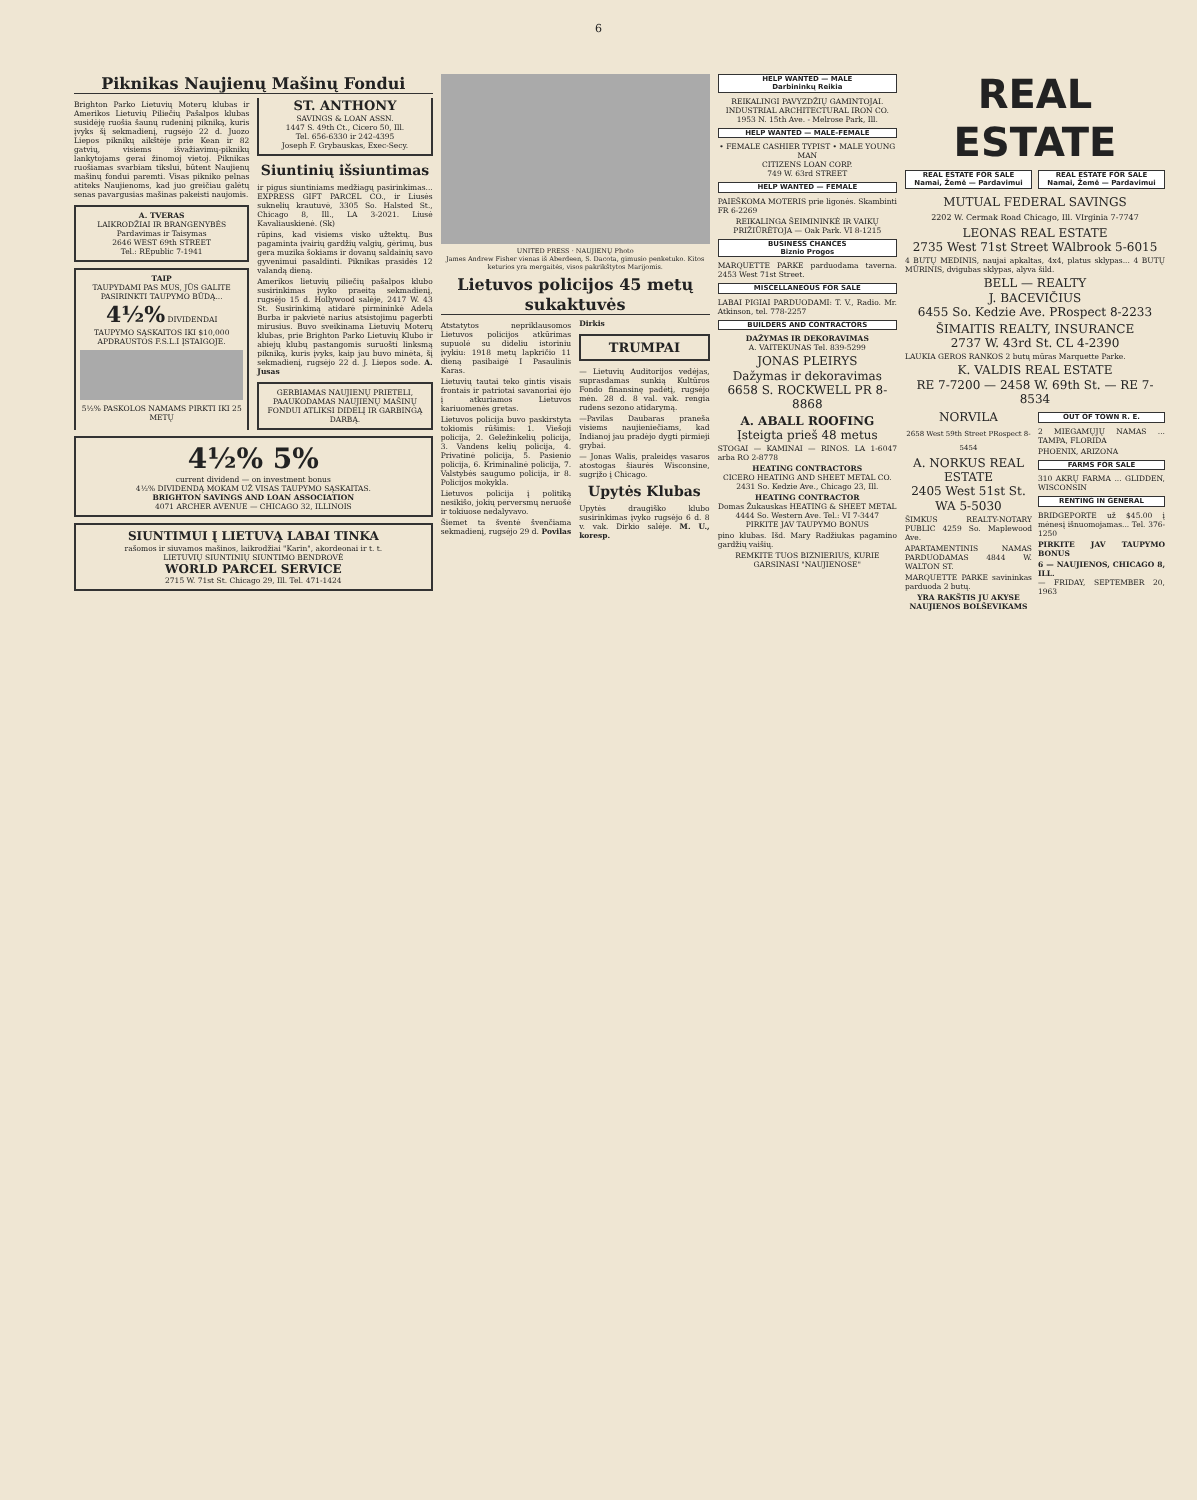6
Piknikas Naujienų Mašinų Fondui
Brighton Parko Lietuvių Moterų klubas ir Amerikos Lietuvių Piliečių Pašalpos klubas susidėję ruošia šaunų rudeninį pikniką, kuris įvyks šį sekmadienį, rugsėjo 22 d. Juozo Liepos piknikų aikštėje prie Kean ir 82 gatvių, visiems išvažiavimų-piknikų lankytojams gerai žinomoj vietoj. Piknikas ruošiamas svarbiam tikslui, būtent Naujienų mašinų fondui paremti. Visas pikniko pelnas atiteks Naujienoms, kad juo greičiau galėtų senas pavargusias mašinas pakeisti naujomis.
A. TVERAS
LAIKRODŽIAI IR BRANGENYBĖS
Pardavimas ir Taisymas
2646 WEST 69th STREET
Tel.: REpublic 7-1941
TAIP
TAUPYDAMI PAS MUS, JŪS GALITE PASIRINKTI TAUPYMO BŪDĄ...
4½% DIVIDENDAI
TAUPYMO SĄSKAITOS IKI $10,000 APDRAUSTOS F.S.L.I ĮSTAIGOJE.
5½% PASKOLOS NAMAMS PIRKTI IKI 25 METŲ
ST. ANTHONY
SAVINGS & LOAN ASSN.
1447 S. 49th Ct., Cicero 50, Ill.
Tel. 656-6330 ir 242-4395
Joseph F. Grybauskas, Exec-Secy.
Siuntinių išsiuntimas
ir pigus siuntiniams medžiagų pasirinkimas... EXPRESS GIFT PARCEL CO., ir Liusės suknelių krautuvė, 3305 So. Halsted St., Chicago 8, Ill., LA 3-2021. Liusė Kavaliauskienė. (Sk)
rūpins, kad visiems visko užtektų. Bus pagaminta įvairių gardžių valgių, gėrimų, bus gera muzika šokiams ir dovanų saldainių savo gyvenimui pasaldinti. Piknikas prasidės 12 valandą dieną.
Amerikos lietuvių piliečių pašalpos klubo susirinkimas įvyko praeitą sekmadienį, rugsėjo 15 d. Hollywood salėje, 2417 W. 43 St. Susirinkimą atidarė pirmininkė Adela Burba ir pakvietė narius atsistojimu pagerbti mirusius. Buvo sveikinama Lietuvių Moterų klubas, prie Brighton Parko Lietuvių Klubo ir abiejų klubų pastangomis suruošti linksmą pikniką, kuris įvyks, kaip jau buvo minėta, šį sekmadienį, rugsėjo 22 d. J. Liepos sode. A. Jusas
GERBIAMAS NAUJIENŲ PRIETELI, PAAUKODAMAS NAUJIENŲ MAŠINŲ FONDUI ATLIKSI DIDELĮ IR GARBINGĄ DARBĄ.
4½% 5%
current dividend — on investment bonus
4½% DIVIDENDĄ MOKAM UŽ VISAS TAUPYMO SĄSKAITAS.
BRIGHTON SAVINGS AND LOAN ASSOCIATION
4071 ARCHER AVENUE — CHICAGO 32, ILLINOIS
SIUNTIMUI Į LIETUVĄ LABAI TINKA
rašomos ir siuvamos mašinos, laikrodžiai "Karin", akordeonai ir t. t.
LIETUVIŲ SIUNTINIŲ SIUNTIMO BENDROVĖ
WORLD PARCEL SERVICE
2715 W. 71st St. Chicago 29, Ill. Tel. 471-1424
UNITED PRESS · NAUJIENŲ Photo
James Andrew Fisher vienas iš Aberdeen, S. Dacota, gimusio penketuko. Kitos keturios yra mergaitės, visos pakrikštytos Marijomis.
Lietuvos policijos 45 metų sukaktuvės
Atstatytos nepriklausomos Lietuvos policijos atkūrimas supuolė su dideliu istoriniu įvykiu: 1918 metų lapkričio 11 dieną pasibaigė I Pasaulinis Karas.
Lietuvių tautai teko gintis visais frontais ir patriotai savanoriai ėjo į atkuriamos Lietuvos kariuomenės gretas.
Lietuvos policija buvo paskirstyta tokiomis rūšimis: 1. Viešoji policija, 2. Geležinkelių policija, 3. Vandens kelių policija, 4. Privatinė policija, 5. Pasienio policija, 6. Kriminalinė policija, 7. Valstybės saugumo policija, ir 8. Policijos mokykla.
Lietuvos policija į politiką nesikišo, jokių perversmų neruošė ir tokiuose nedalyvavo.
Šiemet ta šventė švenčiama sekmadienį, rugsėjo 29 d. Povilas Dirkis
TRUMPAI
— Lietuvių Auditorijos vedėjas, suprasdamas sunkią Kultūros Fondo finansinę padėtį, rugsėjo mėn. 28 d. 8 val. vak. rengia rudens sezono atidarymą.
—Pavilas Daubaras praneša visiems naujieniečiams, kad Indianoj jau pradėjo dygti pirmieji grybai.
— Jonas Walis, praleidęs vasaros atostogas šiaurės Wisconsine, sugrįžo į Chicago.
Upytės Klubas
Upytės draugiško klubo susirinkimas įvyko rugsėjo 6 d. 8 v. vak. Dirkio salėje. M. U., koresp.
HELP WANTED — MALE
Darbininkų Reikia
REIKALINGI PAVYZDŽIŲ GAMINTOJAI. INDUSTRIAL ARCHITECTURAL IRON CO. 1953 N. 15th Ave. - Melrose Park, Ill.
HELP WANTED — MALE-FEMALE
• FEMALE CASHIER TYPIST • MALE YOUNG MAN
CITIZENS LOAN CORP.
749 W. 63rd STREET
HELP WANTED — FEMALE
PAIEŠKOMA MOTERIS prie ligonės. Skambinti FR 6-2269
REIKALINGA ŠEIMININKĖ IR VAIKŲ PRIŽIŪRĖTOJA — Oak Park. VI 8-1215
BUSINESS CHANCES
Biznio Progos
MARQUETTE PARKE parduodama taverna. 2453 West 71st Street.
MISCELLANEOUS FOR SALE
LABAI PIGIAI PARDUODAMI: T. V., Radio. Mr. Atkinson, tel. 778-2257
BUILDERS AND CONTRACTORS
DAŽYMAS IR DEKORAVIMAS
A. VAITEKUNAS Tel. 839-5299
JONAS PLEIRYS
Dažymas ir dekoravimas
6658 S. ROCKWELL PR 8-8868
A. ABALL ROOFING
Įsteigta prieš 48 metus
STOGAI — KAMINAI — RINOS. LA 1-6047 arba RO 2-8778
HEATING CONTRACTORS
CICERO HEATING AND SHEET METAL CO.
2431 So. Kedzie Ave., Chicago 23, Ill.
HEATING CONTRACTOR
Domas Žukauskas HEATING & SHEET METAL
4444 So. Western Ave. Tel.: VI 7-3447
PIRKITE JAV TAUPYMO BONUS
pino klubas. Išd. Mary Radžiukas pagamino gardžių vaišių.
REMKITE TUOS BIZNIERIUS, KURIE GARSINASI "NAUJIENOSE"
REAL ESTATE
REAL ESTATE FOR SALE
Namai, Žemė — Pardavimui
REAL ESTATE FOR SALE
Namai, Žemė — Pardavimui
MUTUAL FEDERAL SAVINGS
2202 W. Cermak Road Chicago, Ill. VIrginia 7-7747
LEONAS REAL ESTATE
2735 West 71st Street WAlbrook 5-6015
4 BUTŲ MEDINIS, naujai apkaltas, 4x4, platus sklypas... 4 BUTŲ MŪRINIS, dvigubas sklypas, alyva šild.
BELL — REALTY
J. BACEVIČIUS
6455 So. Kedzie Ave. PRospect 8-2233
ŠIMAITIS REALTY, INSURANCE
2737 W. 43rd St. CL 4-2390
LAUKIA GEROS RANKOS 2 butų mūras Marquette Parke.
K. VALDIS REAL ESTATE
RE 7-7200 — 2458 W. 69th St. — RE 7-8534
NORVILA
2658 West 59th Street PRospect 8-5454
A. NORKUS REAL ESTATE
2405 West 51st St. WA 5-5030
ŠIMKUS REALTY-NOTARY PUBLIC 4259 So. Maplewood Ave.
APARTAMENTINIS NAMAS PARDUODAMAS 4844 W. WALTON ST.
MARQUETTE PARKE savininkas parduoda 2 butų.
YRA RAKŠTIS JU AKYSE NAUJIENOS BOLŠEVIKAMS
OUT OF TOWN R. E.
2 MIEGAMŲJŲ NAMAS ... TAMPA, FLORIDA
PHOENIX, ARIZONA
FARMS FOR SALE
310 AKRŲ FARMA ... GLIDDEN, WISCONSIN
RENTING IN GENERAL
BRIDGEPORTE už $45.00 į mėnesį išnuomojamas... Tel. 376-1250
PIRKITE JAV TAUPYMO BONUS
6 — NAUJIENOS, CHICAGO 8, ILL.
— FRIDAY, SEPTEMBER 20, 1963